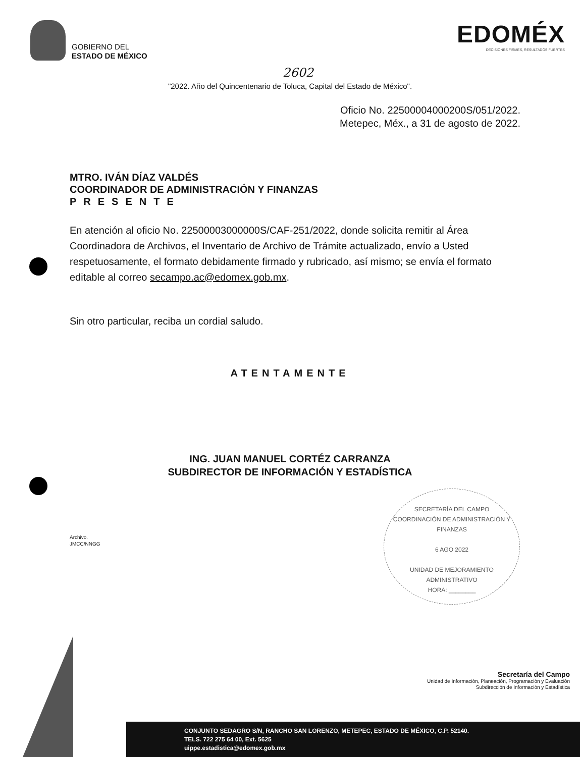GOBIERNO DEL
ESTADO DE MÉXICO
EDOMÉX
DECISIONES FIRMES, RESULTADOS FUERTES
2602
"2022. Año del Quincentenario de Toluca, Capital del Estado de México".
Oficio No. 22500004000200S/051/2022.
Metepec, Méx., a 31 de agosto de 2022.
MTRO. IVÁN DÍAZ VALDÉS
COORDINADOR DE ADMINISTRACIÓN Y FINANZAS
PRESENTE
En atención al oficio No. 22500003000000S/CAF-251/2022, donde solicita remitir al Área Coordinadora de Archivos, el Inventario de Archivo de Trámite actualizado, envío a Usted respetuosamente, el formato debidamente firmado y rubricado, así mismo; se envía el formato editable al correo secampo.ac@edomex.gob.mx.
Sin otro particular, reciba un cordial saludo.
ATENTAMENTE
ING. JUAN MANUEL CORTÉZ CARRANZA
SUBDIRECTOR DE INFORMACIÓN Y ESTADÍSTICA
SECRETARÍA DEL CAMPO
COORDINACIÓN DE ADMINISTRACIÓN Y FINANZAS
6 AGO 2022
UNIDAD DE MEJORAMIENTO
ADMINISTRATIVO
HORA: ________
Archivo.
JMCC/NNGG
Secretaría del Campo
Unidad de Información, Planeación, Programación y Evaluación
Subdirección de Información y Estadística
CONJUNTO SEDAGRO S/N, RANCHO SAN LORENZO, METEPEC, ESTADO DE MÉXICO, C.P. 52140.
TELS. 722 275 64 00, Ext. 5625
uippe.estadistica@edomex.gob.mx